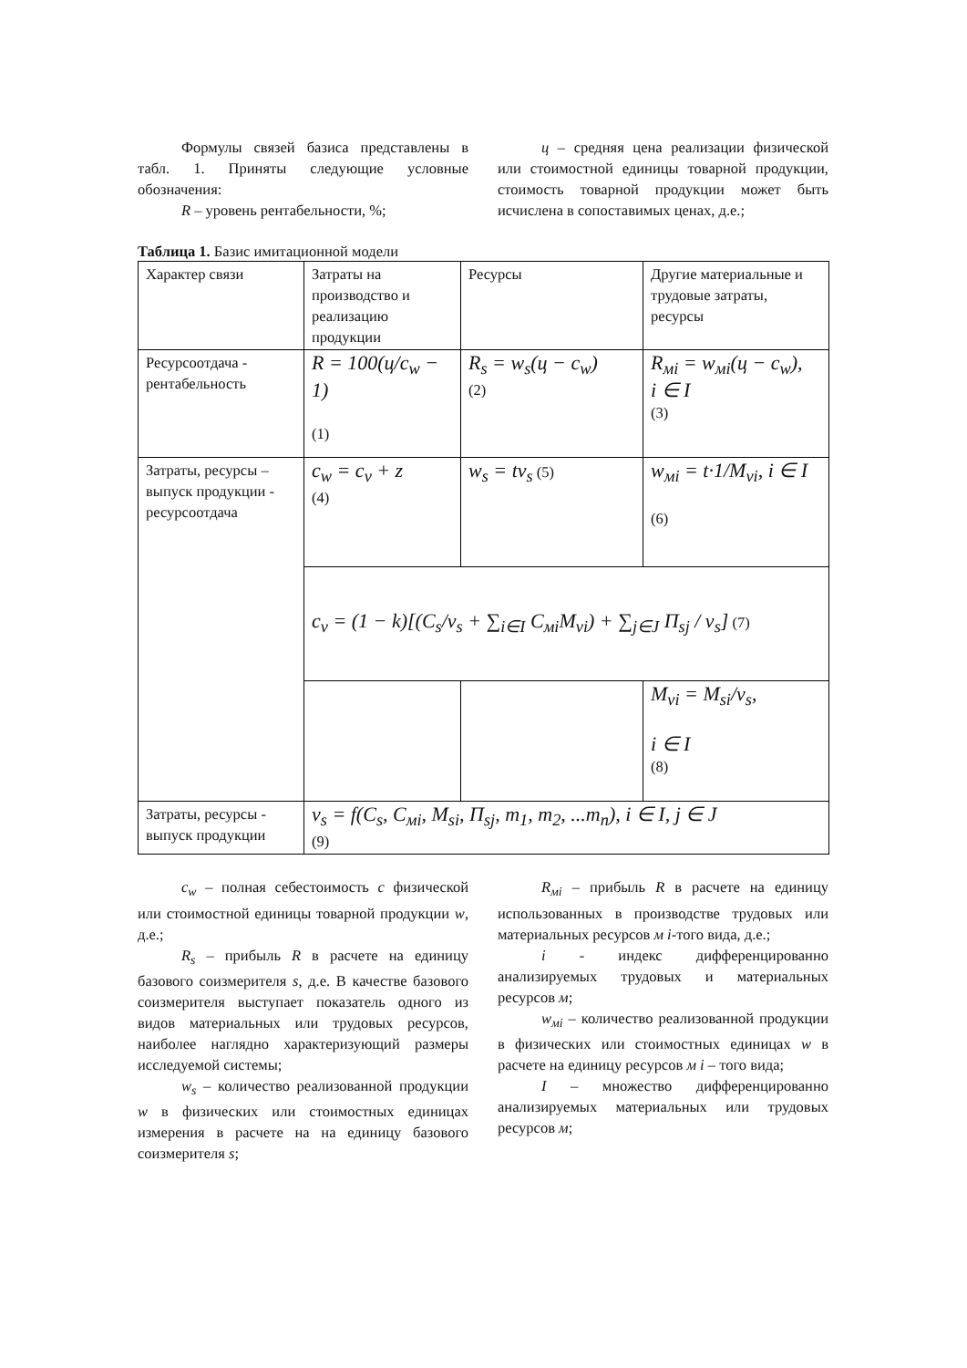Формулы связей базиса представлены в табл. 1. Приняты следующие условные обозначения:
R – уровень рентабельности, %;
ц – средняя цена реализации физической или стоимостной единицы товарной продукции, стоимость товарной продукции может быть исчислена в сопоставимых ценах, д.е.;
Таблица 1. Базис имитационной модели
| Характер связи | Затраты на производство и реализацию продукции | Ресурсы | Другие материальные и трудовые затраты, ресурсы |
| Ресурсоотдача - рентабельность | R = 100(ц/c<sub>w</sub> − 1) (1) | R<sub>s</sub> = w<sub>s</sub>(ц − c<sub>w</sub>) (2) | R<sub>мi</sub> = w<sub>мi</sub>(ц − c<sub>w</sub>), i ∈ I (3) |
| Затраты, ресурсы – выпуск продукции - ресурсоотдача | c<sub>w</sub> = c<sub>v</sub> + z (4) | w<sub>s</sub> = tv<sub>s</sub> (5) | w<sub>мi</sub> = t·1/M<sub>vi</sub>, i ∈ I (6) |
| | c<sub>v</sub> = (1 − k)[(C<sub>s</sub>/v<sub>s</sub> + ∑<sub>i∈I</sub> C<sub>мi</sub>M<sub>vi</sub>) + ∑<sub>j∈J</sub> П<sub>sj</sub> / v<sub>s</sub>] (7) | | |
| | | | M<sub>vi</sub> = M<sub>si</sub>/v<sub>s</sub>, i ∈ I (8) |
| Затраты, ресурсы - выпуск продукции | v<sub>s</sub> = f(C<sub>s</sub>, C<sub>мi</sub>, M<sub>si</sub>, П<sub>sj</sub>, m<sub>1</sub>, m<sub>2</sub>, ...m<sub>n</sub>), i ∈ I, j ∈ J (9) | | |
c<sub>w</sub> – полная себестоимость c физической или стоимостной единицы товарной продукции w, д.е.;
R<sub>s</sub> – прибыль R в расчете на единицу базового соизмерителя s, д.е. В качестве базового соизмерителя выступает показатель одного из видов материальных или трудовых ресурсов, наиболее наглядно характеризующий размеры исследуемой системы;
w<sub>s</sub> – количество реализованной продукции w в физических или стоимостных единицах измерения в расчете на на единицу базового соизмерителя s;
R<sub>мi</sub> – прибыль R в расчете на единицу использованных в производстве трудовых или материальных ресурсов м i-того вида, д.е.;
i - индекс дифференцированно анализируемых трудовых и материальных ресурсов м;
w<sub>мi</sub> – количество реализованной продукции в физических или стоимостных единицах w в расчете на единицу ресурсов м i – того вида;
I – множество дифференцированно анализируемых материальных или трудовых ресурсов м;